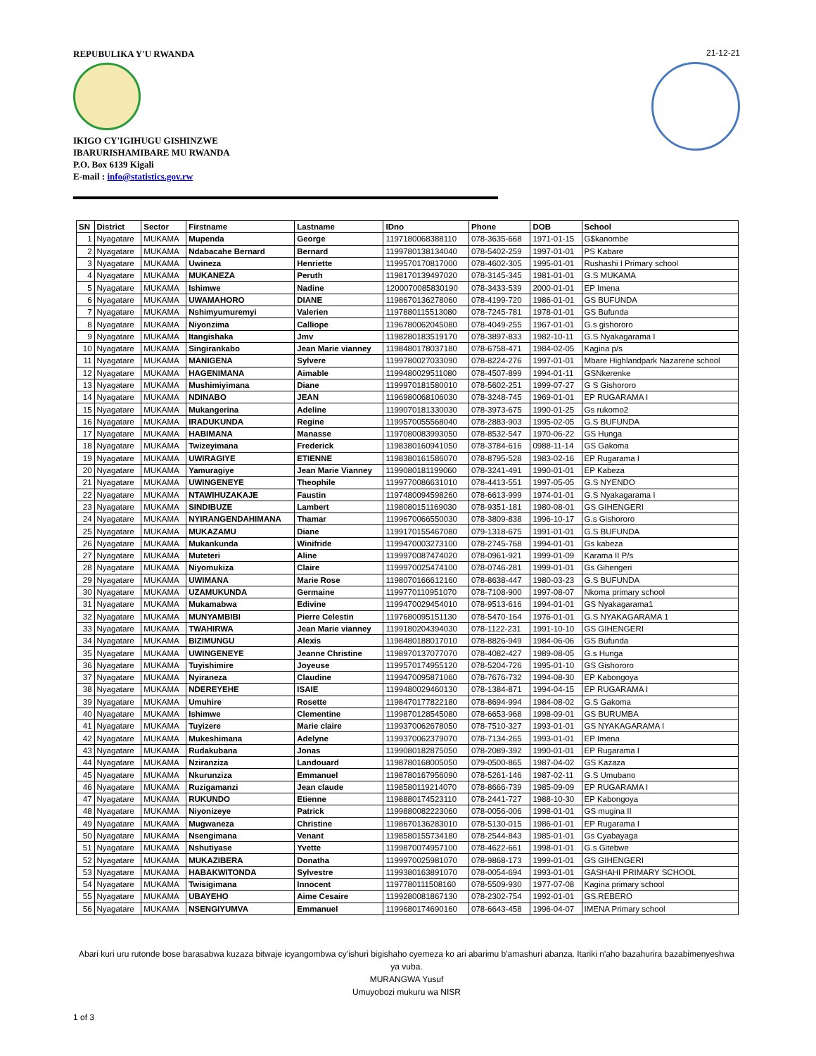REPUBULIKA Y'U RWANDA
IKIGO CY'IGIHUGU GISHINZWE
IBARURISHAMIBARE MU RWANDA
P.O. Box 6139 Kigali
E-mail : info@statistics.gov.rw
21-12-21
| SN | District | Sector | Firstname | Lastname | IDno | Phone | DOB | School |
| --- | --- | --- | --- | --- | --- | --- | --- | --- |
| 1 | Nyagatare | MUKAMA | Mupenda | George | 1197180068388110 | 078-3635-668 | 1971-01-15 | G$kanombe |
| 2 | Nyagatare | MUKAMA | Ndabacahe Bernard | Bernard | 1199780138134040 | 078-5402-259 | 1997-01-01 | PS Kabare |
| 3 | Nyagatare | MUKAMA | Uwineza | Henriette | 1199570170817000 | 078-4602-305 | 1995-01-01 | Rushashi I Primary school |
| 4 | Nyagatare | MUKAMA | MUKANEZA | Peruth | 1198170139497020 | 078-3145-345 | 1981-01-01 | G.S MUKAMA |
| 5 | Nyagatare | MUKAMA | Ishimwe | Nadine | 1200070085830190 | 078-3433-539 | 2000-01-01 | EP Imena |
| 6 | Nyagatare | MUKAMA | UWAMAHORO | DIANE | 1198670136278060 | 078-4199-720 | 1986-01-01 | GS BUFUNDA |
| 7 | Nyagatare | MUKAMA | Nshimyumuremyi | Valerien | 1197880115513080 | 078-7245-781 | 1978-01-01 | GS Bufunda |
| 8 | Nyagatare | MUKAMA | Niyonzima | Calliope | 1196780062045080 | 078-4049-255 | 1967-01-01 | G.s gishororo |
| 9 | Nyagatare | MUKAMA | Itangishaka | Jmv | 1198280183519170 | 078-3897-833 | 1982-10-11 | G.S Nyakagarama I |
| 10 | Nyagatare | MUKAMA | Singirankabo | Jean Marie vianney | 1198480178037180 | 078-6758-471 | 1984-02-05 | Kagina p/s |
| 11 | Nyagatare | MUKAMA | MANIGENA | Sylvere | 1199780027033090 | 078-8224-276 | 1997-01-01 | Mbare Highlandpark Nazarene school |
| 12 | Nyagatare | MUKAMA | HAGENIMANA | Aimable | 1199480029511080 | 078-4507-899 | 1994-01-11 | GSNkerenke |
| 13 | Nyagatare | MUKAMA | Mushimiyimana | Diane | 1199970181580010 | 078-5602-251 | 1999-07-27 | G S Gishororo |
| 14 | Nyagatare | MUKAMA | NDINABO | JEAN | 1196980068106030 | 078-3248-745 | 1969-01-01 | EP RUGARAMA I |
| 15 | Nyagatare | MUKAMA | Mukangerina | Adeline | 1199070181330030 | 078-3973-675 | 1990-01-25 | Gs rukomo2 |
| 16 | Nyagatare | MUKAMA | IRADUKUNDA | Regine | 1199570055568040 | 078-2883-903 | 1995-02-05 | G.S BUFUNDA |
| 17 | Nyagatare | MUKAMA | HABIMANA | Manasse | 1197080083993050 | 078-8532-547 | 1970-06-22 | GS Hunga |
| 18 | Nyagatare | MUKAMA | Twizeyimana | Frederick | 1198380160941050 | 078-3784-616 | 0988-11-14 | GS Gakoma |
| 19 | Nyagatare | MUKAMA | UWIRAGIYE | ETIENNE | 1198380161586070 | 078-8795-528 | 1983-02-16 | EP Rugarama I |
| 20 | Nyagatare | MUKAMA | Yamuragiye | Jean Marie Vianney | 1199080181199060 | 078-3241-491 | 1990-01-01 | EP Kabeza |
| 21 | Nyagatare | MUKAMA | UWINGENEYE | Theophile | 1199770086631010 | 078-4413-551 | 1997-05-05 | G.S NYENDO |
| 22 | Nyagatare | MUKAMA | NTAWIHUZAKAJE | Faustin | 1197480094598260 | 078-6613-999 | 1974-01-01 | G.S Nyakagarama I |
| 23 | Nyagatare | MUKAMA | SINDIBUZE | Lambert | 1198080151169030 | 078-9351-181 | 1980-08-01 | GS GIHENGERI |
| 24 | Nyagatare | MUKAMA | NYIRANGENDAHIMANA | Thamar | 1199670066550030 | 078-3809-838 | 1996-10-17 | G.s Gishororo |
| 25 | Nyagatare | MUKAMA | MUKAZAMU | Diane | 1199170155467080 | 079-1318-675 | 1991-01-01 | G.S BUFUNDA |
| 26 | Nyagatare | MUKAMA | Mukankunda | Winifride | 1199470003273100 | 078-2745-768 | 1994-01-01 | Gs kabeza |
| 27 | Nyagatare | MUKAMA | Muteteri | Aline | 1199970087474020 | 078-0961-921 | 1999-01-09 | Karama II P/s |
| 28 | Nyagatare | MUKAMA | Niyomukiza | Claire | 1199970025474100 | 078-0746-281 | 1999-01-01 | Gs Gihengeri |
| 29 | Nyagatare | MUKAMA | UWIMANA | Marie Rose | 1198070166612160 | 078-8638-447 | 1980-03-23 | G.S BUFUNDA |
| 30 | Nyagatare | MUKAMA | UZAMUKUNDA | Germaine | 1199770110951070 | 078-7108-900 | 1997-08-07 | Nkoma primary school |
| 31 | Nyagatare | MUKAMA | Mukamabwa | Edivine | 1199470029454010 | 078-9513-616 | 1994-01-01 | GS Nyakagarama1 |
| 32 | Nyagatare | MUKAMA | MUNYAMBIBI | Pierre Celestin | 1197680095151130 | 078-5470-164 | 1976-01-01 | G.S NYAKAGARAMA 1 |
| 33 | Nyagatare | MUKAMA | TWAHIRWA | Jean Marie vianney | 1199180204394030 | 078-1122-231 | 1991-10-10 | GS GIHENGERI |
| 34 | Nyagatare | MUKAMA | BIZIMUNGU | Alexis | 1198480188017010 | 078-8826-949 | 1984-06-06 | GS Bufunda |
| 35 | Nyagatare | MUKAMA | UWINGENEYE | Jeanne Christine | 1198970137077070 | 078-4082-427 | 1989-08-05 | G.s Hunga |
| 36 | Nyagatare | MUKAMA | Tuyishimire | Joyeuse | 1199570174955120 | 078-5204-726 | 1995-01-10 | GS Gishororo |
| 37 | Nyagatare | MUKAMA | Nyiraneza | Claudine | 1199470095871060 | 078-7676-732 | 1994-08-30 | EP Kabongoya |
| 38 | Nyagatare | MUKAMA | NDEREYEHE | ISAIE | 1199480029460130 | 078-1384-871 | 1994-04-15 | EP RUGARAMA I |
| 39 | Nyagatare | MUKAMA | Umuhire | Rosette | 1198470177822180 | 078-8694-994 | 1984-08-02 | G.S Gakoma |
| 40 | Nyagatare | MUKAMA | Ishimwe | Clementine | 1199870128545080 | 078-6653-968 | 1998-09-01 | GS BURUMBA |
| 41 | Nyagatare | MUKAMA | Tuyizere | Marie claire | 1199370062678050 | 078-7510-327 | 1993-01-01 | GS NYAKAGARAMA I |
| 42 | Nyagatare | MUKAMA | Mukeshimana | Adelyne | 1199370062379070 | 078-7134-265 | 1993-01-01 | EP Imena |
| 43 | Nyagatare | MUKAMA | Rudakubana | Jonas | 1199080182875050 | 078-2089-392 | 1990-01-01 | EP Rugarama I |
| 44 | Nyagatare | MUKAMA | Nziranziza | Landouard | 1198780168005050 | 079-0500-865 | 1987-04-02 | GS Kazaza |
| 45 | Nyagatare | MUKAMA | Nkurunziza | Emmanuel | 1198780167956090 | 078-5261-146 | 1987-02-11 | G.S Umubano |
| 46 | Nyagatare | MUKAMA | Ruzigamanzi | Jean claude | 1198580119214070 | 078-8666-739 | 1985-09-09 | EP RUGARAMA I |
| 47 | Nyagatare | MUKAMA | RUKUNDO | Etienne | 1198880174523110 | 078-2441-727 | 1988-10-30 | EP Kabongoya |
| 48 | Nyagatare | MUKAMA | Niyonizeye | Patrick | 1199880082223060 | 078-0056-006 | 1998-01-01 | GS mugina II |
| 49 | Nyagatare | MUKAMA | Mugwaneza | Christine | 1198670136283010 | 078-5130-015 | 1986-01-01 | EP Rugarama I |
| 50 | Nyagatare | MUKAMA | Nsengimana | Venant | 1198580155734180 | 078-2544-843 | 1985-01-01 | Gs Cyabayaga |
| 51 | Nyagatare | MUKAMA | Nshutiyase | Yvette | 1199870074957100 | 078-4622-661 | 1998-01-01 | G.s Gitebwe |
| 52 | Nyagatare | MUKAMA | MUKAZIBERA | Donatha | 1199970025981070 | 078-9868-173 | 1999-01-01 | GS GIHENGERI |
| 53 | Nyagatare | MUKAMA | HABAKWITONDA | Sylvestre | 1199380163891070 | 078-0054-694 | 1993-01-01 | GASHAHI PRIMARY SCHOOL |
| 54 | Nyagatare | MUKAMA | Twisigimana | Innocent | 1197780111508160 | 078-5509-930 | 1977-07-08 | Kagina primary school |
| 55 | Nyagatare | MUKAMA | UBAYEHO | Aime Cesaire | 1199280081867130 | 078-2302-754 | 1992-01-01 | GS.REBERO |
| 56 | Nyagatare | MUKAMA | NSENGIYUMVA | Emmanuel | 1199680174690160 | 078-6643-458 | 1996-04-07 | IMENA Primary school |
Abari kuri uru rutonde bose barasabwa kuzaza bitwaje icyangombwa cy'ishuri bigishaho cyemeza ko ari abarimu b'amashuri abanza. Itariki n'aho bazahurira bazabimenyeshwa ya vuba.
MURANGWA Yusuf
Umuyobozi mukuru wa NISR
1 of 3